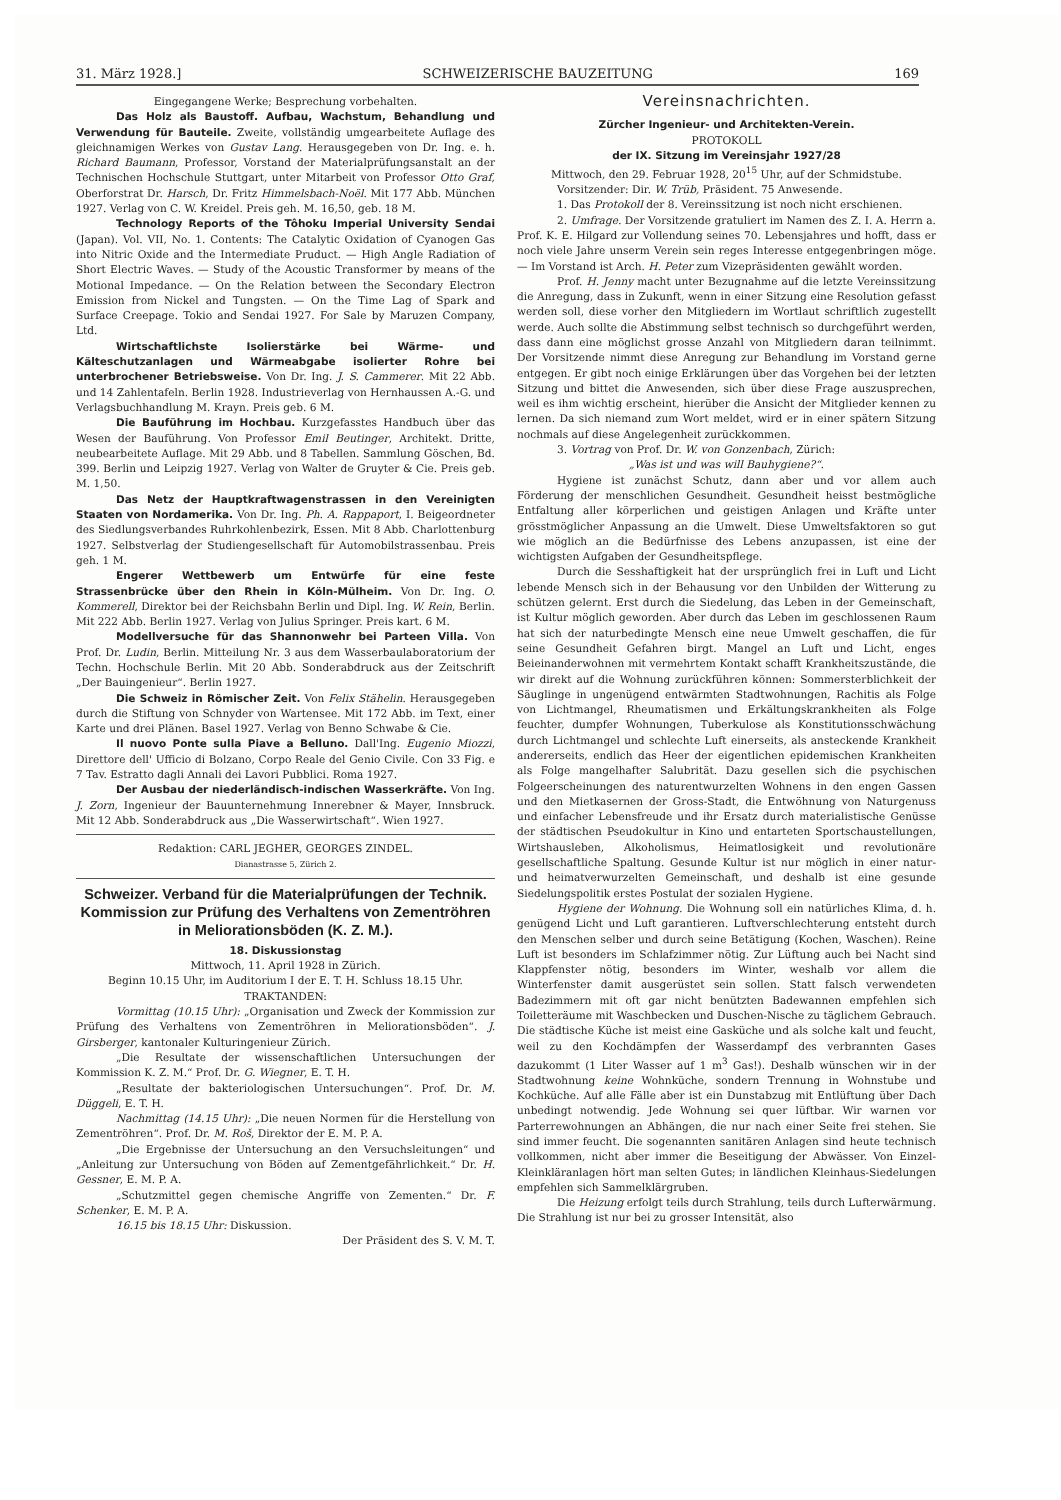31. März 1928.] SCHWEIZERISCHE BAUZEITUNG 169
Eingegangene Werke; Besprechung vorbehalten.
Das Holz als Baustoff. Aufbau, Wachstum, Behandlung und Verwendung für Bauteile. Zweite, vollständig umgearbeitete Auflage des gleichnamigen Werkes von Gustav Lang. Herausgegeben von Dr. Ing. e. h. Richard Baumann, Professor, Vorstand der Materialprüfungsanstalt an der Technischen Hochschule Stuttgart, unter Mitarbeit von Professor Otto Graf, Oberforstrat Dr. Harsch, Dr. Fritz Himmelsbach-Noël. Mit 177 Abb. München 1927. Verlag von C. W. Kreidel. Preis geh. M. 16,50, geb. 18 M.
Technology Reports of the Tôhoku Imperial University Sendai (Japan). Vol. VII, No. 1. Contents: The Catalytic Oxidation of Cyanogen Gas into Nitric Oxide and the Intermediate Pruduct. — High Angle Radiation of Short Electric Waves. — Study of the Acoustic Transformer by means of the Motional Impedance. — On the Relation between the Secondary Electron Emission from Nickel and Tungsten. — On the Time Lag of Spark and Surface Creepage. Tokio and Sendai 1927. For Sale by Maruzen Company, Ltd.
Wirtschaftlichste Isolierstärke bei Wärme- und Kälteschutzanlagen und Wärmeabgabe isolierter Rohre bei unterbrochener Betriebsweise. Von Dr. Ing. J. S. Cammerer. Mit 22 Abb. und 14 Zahlentafeln. Berlin 1928. Industrieverlag von Hernhaussen A.-G. und Verlagsbuchhandlung M. Krayn. Preis geb. 6 M.
Die Bauführung im Hochbau. Kurzgefasstes Handbuch über das Wesen der Bauführung. Von Professor Emil Beutinger, Architekt. Dritte, neubearbeitete Auflage. Mit 29 Abb. und 8 Tabellen. Sammlung Göschen, Bd. 399. Berlin und Leipzig 1927. Verlag von Walter de Gruyter & Cie. Preis geb. M. 1,50.
Das Netz der Hauptkraftwagenstrassen in den Vereinigten Staaten von Nordamerika. Von Dr. Ing. Ph. A. Rappaport, I. Beigeordneter des Siedlungsverbandes Ruhrkohlenbezirk, Essen. Mit 8 Abb. Charlottenburg 1927. Selbstverlag der Studiengesellschaft für Automobilstrassenbau. Preis geh. 1 M.
Engerer Wettbewerb um Entwürfe für eine feste Strassenbrücke über den Rhein in Köln-Mülheim. Von Dr. Ing. O. Kommerell, Direktor bei der Reichsbahn Berlin und Dipl. Ing. W. Rein, Berlin. Mit 222 Abb. Berlin 1927. Verlag von Julius Springer. Preis kart. 6 M.
Modellversuche für das Shannonwehr bei Parteen Villa. Von Prof. Dr. Ludin, Berlin. Mitteilung Nr. 3 aus dem Wasserbaulaboratorium der Techn. Hochschule Berlin. Mit 20 Abb. Sonderabdruck aus der Zeitschrift „Der Bauingenieur“. Berlin 1927.
Die Schweiz in Römischer Zeit. Von Felix Stähelin. Herausgegeben durch die Stiftung von Schnyder von Wartensee. Mit 172 Abb. im Text, einer Karte und drei Plänen. Basel 1927. Verlag von Benno Schwabe & Cie.
Il nuovo Ponte sulla Piave a Belluno. Dall'Ing. Eugenio Miozzi, Direttore dell' Ufficio di Bolzano, Corpo Reale del Genio Civile. Con 33 Fig. e 7 Tav. Estratto dagli Annali dei Lavori Pubblici. Roma 1927.
Der Ausbau der niederländisch-indischen Wasserkräfte. Von Ing. J. Zorn, Ingenieur der Bauunternehmung Innerebner & Mayer, Innsbruck. Mit 12 Abb. Sonderabdruck aus „Die Wasserwirtschaft“. Wien 1927.
Redaktion: CARL JEGHER, GEORGES ZINDEL.
Dianastrasse 5, Zürich 2.
Schweizer. Verband für die Materialprüfungen der Technik. Kommission zur Prüfung des Verhaltens von Zementröhren in Meliorationsböden (K. Z. M.).
18. Diskussionstag
Mittwoch, 11. April 1928 in Zürich.
Beginn 10.15 Uhr, im Auditorium I der E. T. H. Schluss 18.15 Uhr.
TRAKTANDEN:
Vormittag (10.15 Uhr): „Organisation und Zweck der Kommission zur Prüfung des Verhaltens von Zementröhren in Meliorationsböden“. J. Girsberger, kantonaler Kulturingenieur Zürich.
„Die Resultate der wissenschaftlichen Untersuchungen der Kommission K. Z. M.“ Prof. Dr. G. Wiegner, E. T. H.
„Resultate der bakteriologischen Untersuchungen“. Prof. Dr. M. Düggeli, E. T. H.
Nachmittag (14.15 Uhr): „Die neuen Normen für die Herstellung von Zementröhren“. Prof. Dr. M. Roš, Direktor der E. M. P. A.
„Die Ergebnisse der Untersuchung an den Versuchsleitungen“ und „Anleitung zur Untersuchung von Böden auf Zementgefährlichkeit.“ Dr. H. Gessner, E. M. P. A.
„Schutzmittel gegen chemische Angriffe von Zementen.“ Dr. F. Schenker, E. M. P. A.
16.15 bis 18.15 Uhr: Diskussion.
Der Präsident des S. V. M. T.
Vereinsnachrichten.
Zürcher Ingenieur- und Architekten-Verein.
PROTOKOLL
der IX. Sitzung im Vereinsjahr 1927/28
Mittwoch, den 29. Februar 1928, 20<sup>15</sup> Uhr, auf der Schmidstube.
Vorsitzender: Dir. W. Trüb, Präsident. 75 Anwesende.
1. Das Protokoll der 8. Vereinssitzung ist noch nicht erschienen.
2. Umfrage. Der Vorsitzende gratuliert im Namen des Z. I. A. Herrn a. Prof. K. E. Hilgard zur Vollendung seines 70. Lebensjahres und hofft, dass er noch viele Jahre unserm Verein sein reges Interesse entgegenbringen möge. — Im Vorstand ist Arch. H. Peter zum Vizepräsidenten gewählt worden.
Prof. H. Jenny macht unter Bezugnahme auf die letzte Vereinssitzung die Anregung, dass in Zukunft, wenn in einer Sitzung eine Resolution gefasst werden soll, diese vorher den Mitgliedern im Wortlaut schriftlich zugestellt werde. Auch sollte die Abstimmung selbst technisch so durchgeführt werden, dass dann eine möglichst grosse Anzahl von Mitgliedern daran teilnimmt. Der Vorsitzende nimmt diese Anregung zur Behandlung im Vorstand gerne entgegen. Er gibt noch einige Erklärungen über das Vorgehen bei der letzten Sitzung und bittet die Anwesenden, sich über diese Frage auszusprechen, weil es ihm wichtig erscheint, hierüber die Ansicht der Mitglieder kennen zu lernen. Da sich niemand zum Wort meldet, wird er in einer spätern Sitzung nochmals auf diese Angelegenheit zurückkommen.
3. Vortrag von Prof. Dr. W. von Gonzenbach, Zürich:
„Was ist und was will Bauhygiene?“.
Hygiene ist zunächst Schutz, dann aber und vor allem auch Förderung der menschlichen Gesundheit. Gesundheit heisst bestmögliche Entfaltung aller körperlichen und geistigen Anlagen und Kräfte unter grösstmöglicher Anpassung an die Umwelt. Diese Umweltsfaktoren so gut wie möglich an die Bedürfnisse des Lebens anzupassen, ist eine der wichtigsten Aufgaben der Gesundheitspflege.
Durch die Sesshaftigkeit hat der ursprünglich frei in Luft und Licht lebende Mensch sich in der Behausung vor den Unbilden der Witterung zu schützen gelernt. Erst durch die Siedelung, das Leben in der Gemeinschaft, ist Kultur möglich geworden. Aber durch das Leben im geschlossenen Raum hat sich der naturbedingte Mensch eine neue Umwelt geschaffen, die für seine Gesundheit Gefahren birgt. Mangel an Luft und Licht, enges Beieinanderwohnen mit vermehrtem Kontakt schafft Krankheitszustände, die wir direkt auf die Wohnung zurückführen können: Sommersterblichkeit der Säuglinge in ungenügend entwärmten Stadtwohnungen, Rachitis als Folge von Lichtmangel, Rheumatismen und Erkältungskrankheiten als Folge feuchter, dumpfer Wohnungen, Tuberkulose als Konstitutionsschwächung durch Lichtmangel und schlechte Luft einerseits, als ansteckende Krankheit andererseits, endlich das Heer der eigentlichen epidemischen Krankheiten als Folge mangelhafter Salubrität. Dazu gesellen sich die psychischen Folgeerscheinungen des naturentwurzelten Wohnens in den engen Gassen und den Mietkasernen der Gross-Stadt, die Entwöhnung von Naturgenuss und einfacher Lebensfreude und ihr Ersatz durch materialistische Genüsse der städtischen Pseudokultur in Kino und entarteten Sportschaustellungen, Wirtshausleben, Alkoholismus, Heimatlosigkeit und revolutionäre gesellschaftliche Spaltung. Gesunde Kultur ist nur möglich in einer natur- und heimatverwurzelten Gemeinschaft, und deshalb ist eine gesunde Siedelungspolitik erstes Postulat der sozialen Hygiene.
Hygiene der Wohnung. Die Wohnung soll ein natürliches Klima, d. h. genügend Licht und Luft garantieren. Luftverschlechterung entsteht durch den Menschen selber und durch seine Betätigung (Kochen, Waschen). Reine Luft ist besonders im Schlafzimmer nötig. Zur Lüftung auch bei Nacht sind Klappfenster nötig, besonders im Winter, weshalb vor allem die Winterfenster damit ausgerüstet sein sollen. Statt falsch verwendeten Badezimmern mit oft gar nicht benützten Badewannen empfehlen sich Toiletteräume mit Waschbecken und Duschen-Nische zu täglichem Gebrauch. Die städtische Küche ist meist eine Gasküche und als solche kalt und feucht, weil zu den Kochdämpfen der Wasserdampf des verbrannten Gases dazukommt (1 Liter Wasser auf 1 m<sup>3</sup> Gas!). Deshalb wünschen wir in der Stadtwohnung keine Wohnküche, sondern Trennung in Wohnstube und Kochküche. Auf alle Fälle aber ist ein Dunstabzug mit Entlüftung über Dach unbedingt notwendig. Jede Wohnung sei quer lüftbar. Wir warnen vor Parterrewohnungen an Abhängen, die nur nach einer Seite frei stehen. Sie sind immer feucht. Die sogenannten sanitären Anlagen sind heute technisch vollkommen, nicht aber immer die Beseitigung der Abwässer. Von Einzel-Kleinkläranlagen hört man selten Gutes; in ländlichen Kleinhaus-Siedelungen empfehlen sich Sammelklärgruben.
Die Heizung erfolgt teils durch Strahlung, teils durch Lufterwärmung. Die Strahlung ist nur bei zu grosser Intensität, also